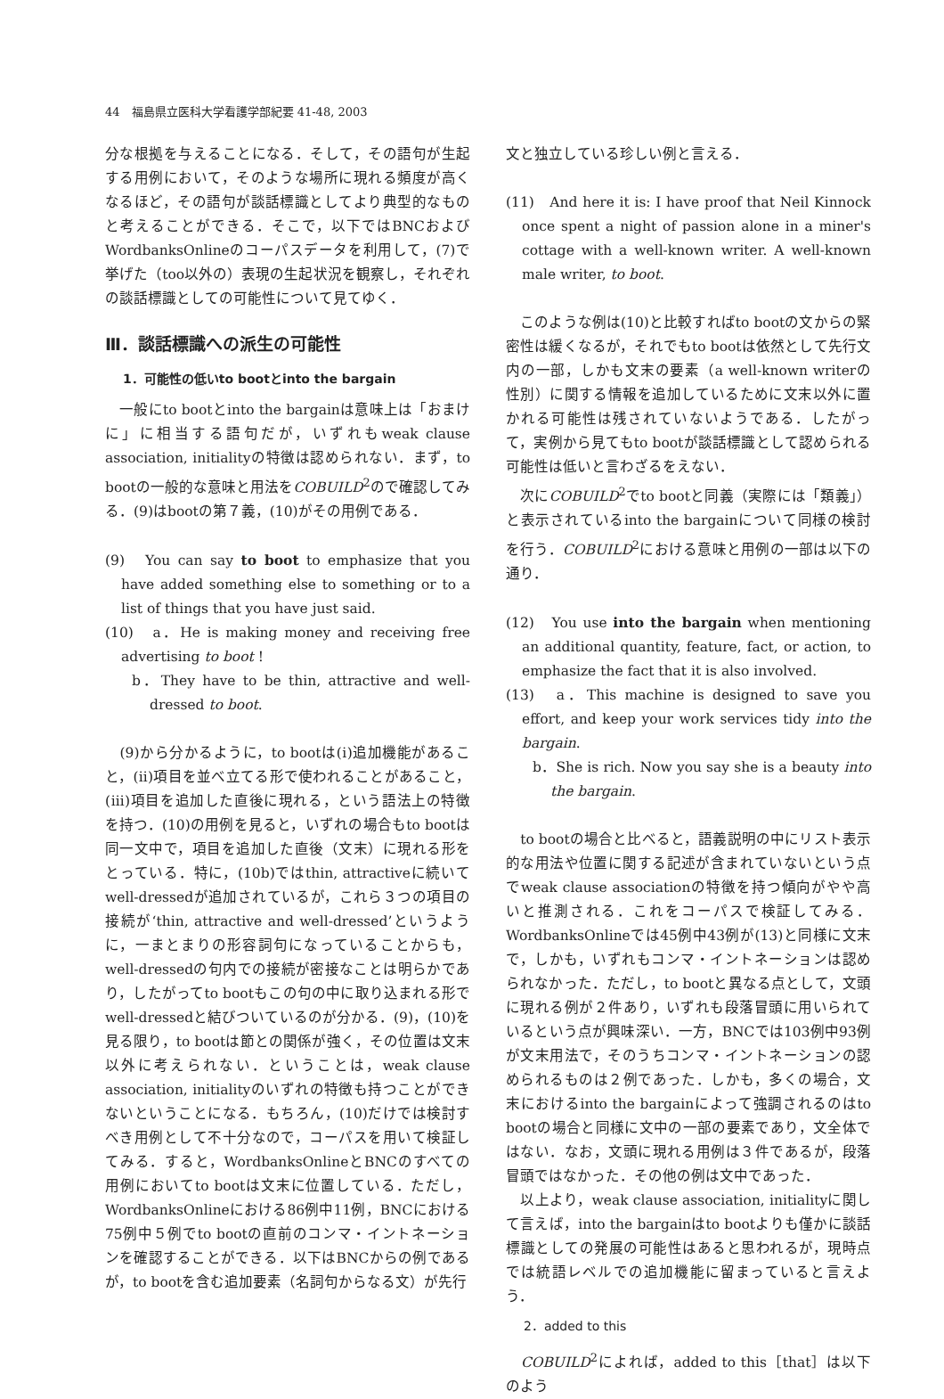44　福島県立医科大学看護学部紀要 41-48, 2003
分な根拠を与えることになる．そして，その語句が生起する用例において，そのような場所に現れる頻度が高くなるほど，その語句が談話標識としてより典型的なものと考えることができる．そこで，以下ではBNCおよびWordbanksOnlineのコーパスデータを利用して，(7)で挙げた（too以外の）表現の生起状況を観察し，それぞれの談話標識としての可能性について見てゆく．
Ⅲ．談話標識への派生の可能性
1．可能性の低いto bootとinto the bargain
　一般にto bootとinto the bargainは意味上は「おまけに」に相当する語句だが，いずれもweak clause association, initialityの特徴は認められない．まず，to bootの一般的な意味と用法をCOBUILD<sup>2</sup>ので確認してみる．(9)はbootの第７義，(10)がその用例である．
(9)　You can say to boot to emphasize that you have added something else to something or to a list of things that you have just said.
(10)　a．He is making money and receiving free advertising to boot !
b．They have to be thin, attractive and well-dressed to boot.
　(9)から分かるように，to bootは(ⅰ)追加機能があること，(ⅱ)項目を並べ立てる形で使われることがあること，(ⅲ)項目を追加した直後に現れる，という語法上の特徴を持つ．(10)の用例を見ると，いずれの場合もto bootは同一文中で，項目を追加した直後（文末）に現れる形をとっている．特に，(10b)ではthin, attractiveに続いてwell-dressedが追加されているが，これら３つの項目の接続が‘thin, attractive and well-dressed’というように，一まとまりの形容詞句になっていることからも，well-dressedの句内での接続が密接なことは明らかであり，したがってto bootもこの句の中に取り込まれる形でwell-dressedと結びついているのが分かる．(9)，(10)を見る限り，to bootは節との関係が強く，その位置は文末以外に考えられない．ということは，weak clause association, initialityのいずれの特徴も持つことができないということになる．もちろん，(10)だけでは検討すべき用例として不十分なので，コーパスを用いて検証してみる．すると，WordbanksOnlineとBNCのすべての用例においてto bootは文末に位置している．ただし，WordbanksOnlineにおける86例中11例，BNCにおける75例中５例でto bootの直前のコンマ・イントネーションを確認することができる．以下はBNCからの例であるが，to bootを含む追加要素（名詞句からなる文）が先行
文と独立している珍しい例と言える．
(11)　And here it is: I have proof that Neil Kinnock once spent a night of passion alone in a miner's cottage with a well-known writer. A well-known male writer, to boot.
　このような例は(10)と比較すればto bootの文からの緊密性は緩くなるが，それでもto bootは依然として先行文内の一部，しかも文末の要素（a well-known writerの性別）に関する情報を追加しているために文末以外に置かれる可能性は残されていないようである．したがって，実例から見てもto bootが談話標識として認められる可能性は低いと言わざるをえない．
　次にCOBUILD<sup>2</sup>でto bootと同義（実際には「類義」）と表示されているinto the bargainについて同様の検討を行う．COBUILD<sup>2</sup>における意味と用例の一部は以下の通り．
(12)　You use into the bargain when mentioning an additional quantity, feature, fact, or action, to emphasize the fact that it is also involved.
(13)　a．This machine is designed to save you effort, and keep your work services tidy into the bargain.
b．She is rich. Now you say she is a beauty into the bargain.
　to bootの場合と比べると，語義説明の中にリスト表示的な用法や位置に関する記述が含まれていないという点でweak clause associationの特徴を持つ傾向がやや高いと推測される．これをコーパスで検証してみる．WordbanksOnlineでは45例中43例が(13)と同様に文末で，しかも，いずれもコンマ・イントネーションは認められなかった．ただし，to bootと異なる点として，文頭に現れる例が２件あり，いずれも段落冒頭に用いられているという点が興味深い．一方，BNCでは103例中93例が文末用法で，そのうちコンマ・イントネーションの認められるものは２例であった．しかも，多くの場合，文末におけるinto the bargainによって強調されるのはto bootの場合と同様に文中の一部の要素であり，文全体ではない．なお，文頭に現れる用例は３件であるが，段落冒頭ではなかった．その他の例は文中であった．
　以上より，weak clause association, initialityに関して言えば，into the bargainはto bootよりも僅かに談話標識としての発展の可能性はあると思われるが，現時点では統語レベルでの追加機能に留まっていると言えよう．
2．added to this
　COBUILD<sup>2</sup>によれば，added to this［that］は以下のよう